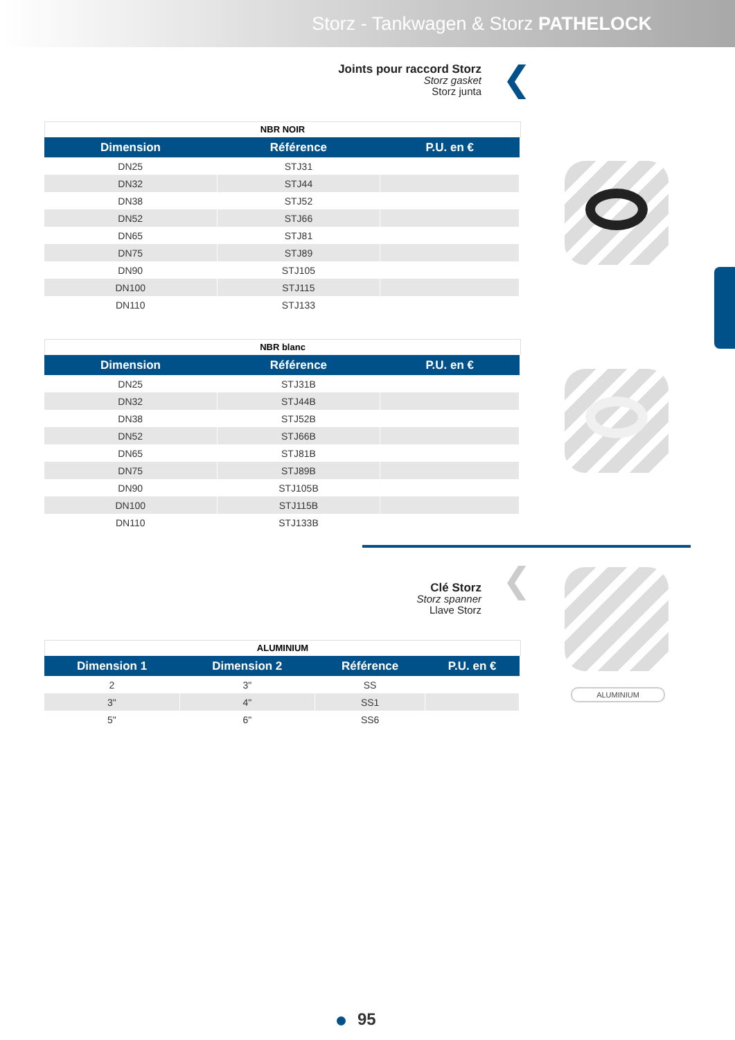Storz - Tankwagen & Storz PATHELOCK
❮
Joints pour raccord Storz
Storz gasket
Storz junta
NBR NOIR
| Dimension | Référence | P.U. en € |
| --- | --- | --- |
| DN25 | STJ31 | |
| DN32 | STJ44 | |
| DN38 | STJ52 | |
| DN52 | STJ66 | |
| DN65 | STJ81 | |
| DN75 | STJ89 | |
| DN90 | STJ105 | |
| DN100 | STJ115 | |
| DN110 | STJ133 | |
NBR blanc
| Dimension | Référence | P.U. en € |
| --- | --- | --- |
| DN25 | STJ31B | |
| DN32 | STJ44B | |
| DN38 | STJ52B | |
| DN52 | STJ66B | |
| DN65 | STJ81B | |
| DN75 | STJ89B | |
| DN90 | STJ105B | |
| DN100 | STJ115B | |
| DN110 | STJ133B | |
❮
Clé Storz
Storz spanner
Llave Storz
ALUMINIUM
ALUMINIUM
| Dimension 1 | Dimension 2 | Référence | P.U. en € |
| --- | --- | --- | --- |
| 2 | 3" | SS | |
| 3" | 4" | SS1 | |
| 5" | 6" | SS6 | |
95